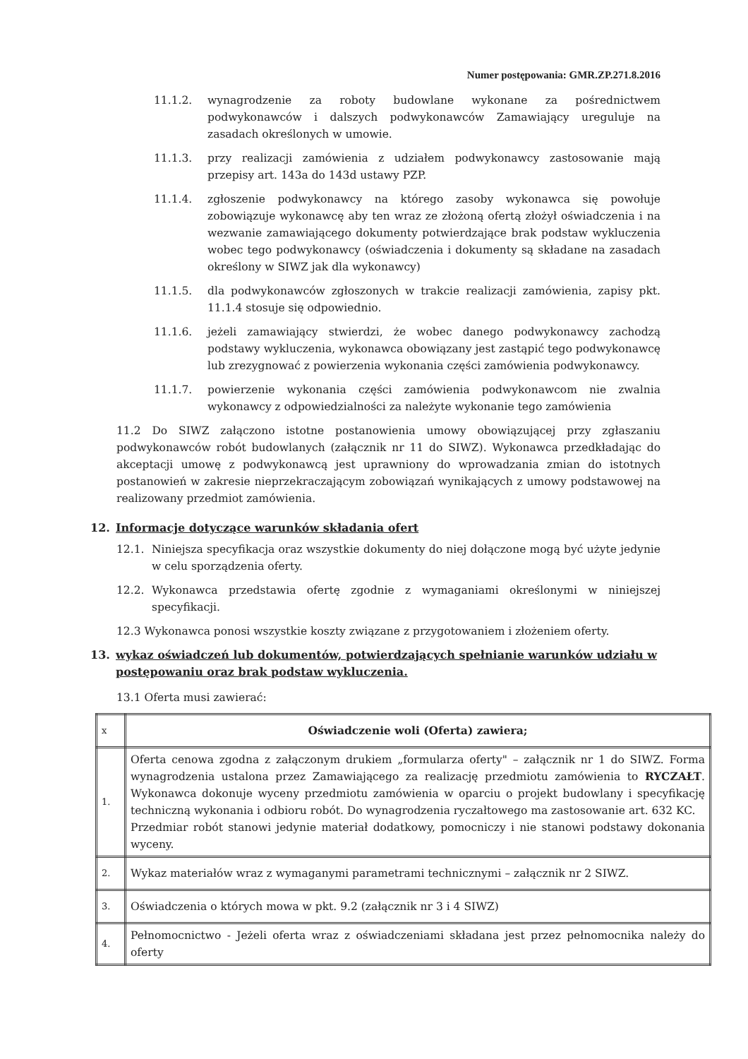Numer postępowania: GMR.ZP.271.8.2016
11.1.2. wynagrodzenie za roboty budowlane wykonane za pośrednictwem podwykonawców i dalszych podwykonawców Zamawiający ureguluje na zasadach określonych w umowie.
11.1.3. przy realizacji zamówienia z udziałem podwykonawcy zastosowanie mają przepisy art. 143a do 143d ustawy PZP.
11.1.4. zgłoszenie podwykonawcy na którego zasoby wykonawca się powołuje zobowiązuje wykonawcę aby ten wraz ze złożoną ofertą złożył oświadczenia i na wezwanie zamawiającego dokumenty potwierdzające brak podstaw wykluczenia wobec tego podwykonawcy (oświadczenia i dokumenty są składane na zasadach określony w SIWZ jak dla wykonawcy)
11.1.5. dla podwykonawców zgłoszonych w trakcie realizacji zamówienia, zapisy pkt. 11.1.4 stosuje się odpowiednio.
11.1.6. jeżeli zamawiający stwierdzi, że wobec danego podwykonawcy zachodzą podstawy wykluczenia, wykonawca obowiązany jest zastąpić tego podwykonawcę lub zrezygnować z powierzenia wykonania części zamówienia podwykonawcy.
11.1.7. powierzenie wykonania części zamówienia podwykonawcom nie zwalnia wykonawcy z odpowiedzialności za należyte wykonanie tego zamówienia
11.2 Do SIWZ załączono istotne postanowienia umowy obowiązującej przy zgłaszaniu podwykonawców robót budowlanych (załącznik nr 11 do SIWZ). Wykonawca przedkładając do akceptacji umowę z podwykonawcą jest uprawniony do wprowadzania zmian do istotnych postanowień w zakresie nieprzekraczającym zobowiązań wynikających z umowy podstawowej na realizowany przedmiot zamówienia.
12. Informacje dotyczące warunków składania ofert
12.1. Niniejsza specyfikacja oraz wszystkie dokumenty do niej dołączone mogą być użyte jedynie w celu sporządzenia oferty.
12.2. Wykonawca przedstawia ofertę zgodnie z wymaganiami określonymi w niniejszej specyfikacji.
12.3 Wykonawca ponosi wszystkie koszty związane z przygotowaniem i złożeniem oferty.
13. wykaz oświadczeń lub dokumentów, potwierdzających spełnianie warunków udziału w postępowaniu oraz brak podstaw wykluczenia.
13.1 Oferta musi zawierać:
| x | Oświadczenie woli (Oferta) zawiera; |
| 1. | Oferta cenowa zgodna z załączonym drukiem „formularza oferty" – załącznik nr 1 do SIWZ. Forma wynagrodzenia ustalona przez Zamawiającego za realizację przedmiotu zamówienia to RYCZAŁT . Wykonawca dokonuje wyceny przedmiotu zamówienia w oparciu o projekt budowlany i specyfikację techniczną wykonania i odbioru robót. Do wynagrodzenia ryczałtowego ma zastosowanie art. 632 KC. Przedmiar robót stanowi jedynie materiał dodatkowy, pomocniczy i nie stanowi podstawy dokonania wyceny. |
| 2. | Wykaz materiałów wraz z wymaganymi parametrami technicznymi – załącznik nr 2 SIWZ. |
| 3. | Oświadczenia o których mowa w pkt. 9.2 (załącznik nr 3 i 4 SIWZ) |
| 4. | Pełnomocnictwo - Jeżeli oferta wraz z oświadczeniami składana jest przez pełnomocnika należy do oferty |